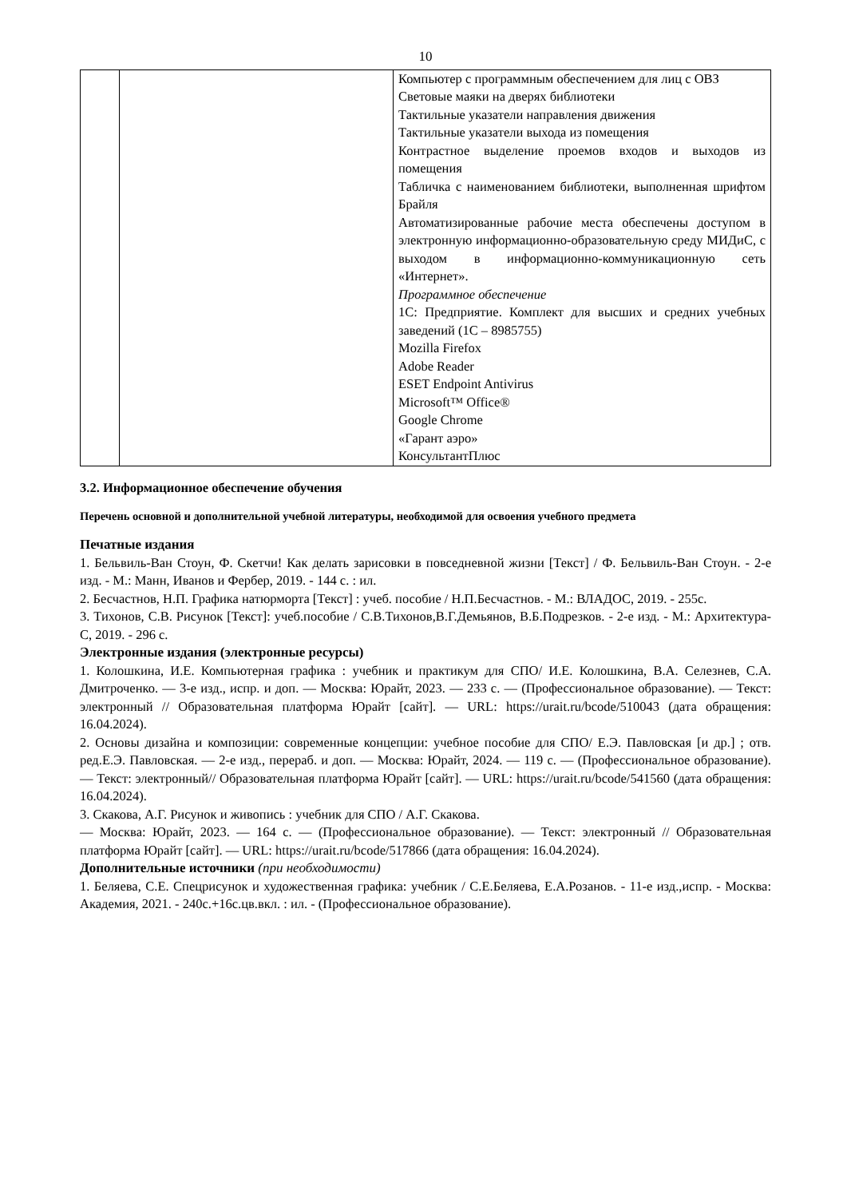10
| | | Компьютер с программным обеспечением для лиц с ОВЗ Световые маяки на дверях библиотеки Тактильные указатели направления движения Тактильные указатели выхода из помещения Контрастное выделение проемов входов и выходов из помещения Табличка с наименованием библиотеки, выполненная шрифтом Брайля Автоматизированные рабочие места обеспечены доступом в электронную информационно-образовательную среду МИДиС, с выходом в информационно-коммуникационную сеть «Интернет». Программное обеспечение 1С: Предприятие. Комплект для высших и средних учебных заведений (1С – 8985755) Mozilla Firefox Adobe Reader ESET Endpoint Antivirus Microsoft™ Office® Google Chrome «Гарант аэро» КонсультантПлюс |
3.2. Информационное обеспечение обучения
Перечень основной и дополнительной учебной литературы, необходимой для освоения учебного предмета
Печатные издания
1. Бельвиль-Ван Стоун, Ф. Скетчи! Как делать зарисовки в повседневной жизни [Текст] / Ф. Бельвиль-Ван Стоун. - 2-е изд. - М.: Манн, Иванов и Фербер, 2019. - 144 с. : ил.
2. Бесчастнов, Н.П. Графика натюрморта [Текст] : учеб. пособие / Н.П.Бесчастнов. - М.: ВЛАДОС, 2019. - 255с.
3. Тихонов, С.В. Рисунок [Текст]: учеб.пособие / С.В.Тихонов,В.Г.Демьянов, В.Б.Подрезков. - 2-е изд. - М.: Архитектура-С, 2019. - 296 с.
Электронные издания (электронные ресурсы)
1. Колошкина, И.Е. Компьютерная графика : учебник и практикум для СПО/ И.Е. Колошкина, В.А. Селезнев, С.А. Дмитроченко. — 3-е изд., испр. и доп. — Москва: Юрайт, 2023. — 233 с. — (Профессиональное образование). — Текст: электронный // Образовательная платформа Юрайт [сайт]. — URL: https://urait.ru/bcode/510043 (дата обращения: 16.04.2024).
2. Основы дизайна и композиции: современные концепции: учебное пособие для СПО/ Е.Э. Павловская [и др.] ; отв. ред.Е.Э. Павловская. — 2-е изд., перераб. и доп. — Москва: Юрайт, 2024. — 119 с. — (Профессиональное образование). — Текст: электронный// Образовательная платформа Юрайт [сайт]. — URL: https://urait.ru/bcode/541560 (дата обращения: 16.04.2024).
3. Скакова, А.Г. Рисунок и живопись : учебник для СПО / А.Г. Скакова.
— Москва: Юрайт, 2023. — 164 с. — (Профессиональное образование). — Текст: электронный // Образовательная платформа Юрайт [сайт]. — URL: https://urait.ru/bcode/517866 (дата обращения: 16.04.2024).
Дополнительные источники (при необходимости)
1. Беляева, С.Е. Спецрисунок и художественная графика: учебник / С.Е.Беляева, Е.А.Розанов. - 11-е изд.,испр. - Москва: Академия, 2021. - 240с.+16с.цв.вкл. : ил. - (Профессиональное образование).